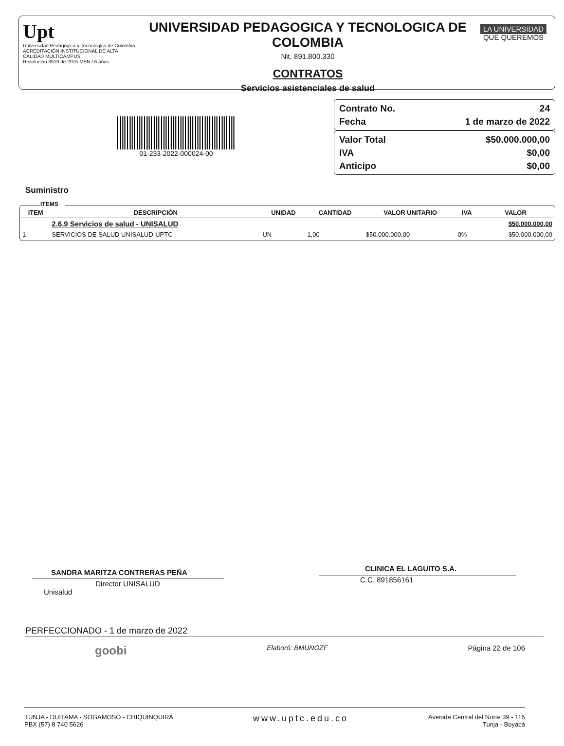Upt
Universidad Pedagógica y Tecnológica de Colombia
ACREDITACIÓN INSTITUCIONAL DE ALTA CALIDAD MULTICAMPUS
Resolución 3910 de 2015 MEN / 6 años
UNIVERSIDAD PEDAGOGICA Y TECNOLOGICA DE COLOMBIA
Nit. 891.800.330
CONTRATOS
Servicios asistenciales de salud
LA UNIVERSIDAD
QUE QUEREMOS
01-233-2022-000024-00
Contrato No. 24
Fecha 1 de marzo de 2022
Valor Total $50.000.000,00
IVA $0,00
Anticipo $0,00
Suministro
ITEMS
| ITEM | DESCRIPCIÓN | UNIDAD | CANTIDAD | VALOR UNITARIO | IVA | VALOR |
| --- | --- | --- | --- | --- | --- | --- |
| | 2.6.9 Servicios de salud - UNISALUD | | | | | $50.000.000,00 |
| 1 | SERVICIOS DE SALUD UNISALUD-UPTC | UN | 1,00 | $50.000.000,00 | 0% | $50.000.000,00 |
SANDRA MARITZA CONTRERAS PEÑA
Director UNISALUD
Unisalud
CLINICA EL LAGUITO S.A.
C.C. 891856161
PERFECCIONADO - 1 de marzo de 2022
goobi Elaboró: BMUNOZF Página 22 de 106
TUNJA - DUITAMA - SOGAMOSO - CHIQUINQUIRÁ
PBX (57) 8 740 5626 www.uptc.edu.co Avenida Central del Norte 39 - 115
Tunja - Boyacá